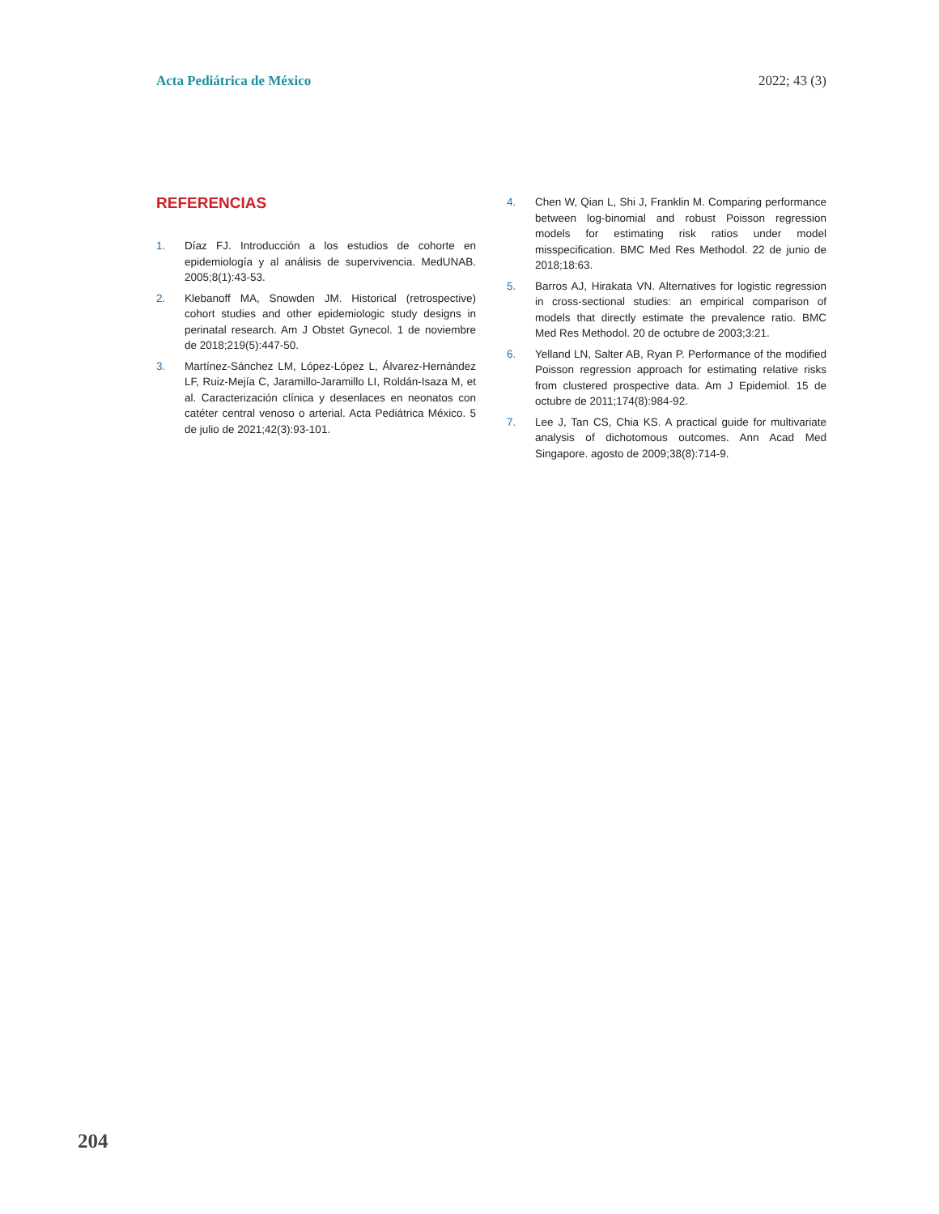Acta Pediátrica de México 2022; 43 (3)
REFERENCIAS
1. Díaz FJ. Introducción a los estudios de cohorte en epidemiología y al análisis de supervivencia. MedUNAB. 2005;8(1):43-53.
2. Klebanoff MA, Snowden JM. Historical (retrospective) cohort studies and other epidemiologic study designs in perinatal research. Am J Obstet Gynecol. 1 de noviembre de 2018;219(5):447-50.
3. Martínez-Sánchez LM, López-López L, Álvarez-Hernández LF, Ruiz-Mejía C, Jaramillo-Jaramillo LI, Roldán-Isaza M, et al. Caracterización clínica y desenlaces en neonatos con catéter central venoso o arterial. Acta Pediátrica México. 5 de julio de 2021;42(3):93-101.
4. Chen W, Qian L, Shi J, Franklin M. Comparing performance between log-binomial and robust Poisson regression models for estimating risk ratios under model misspecification. BMC Med Res Methodol. 22 de junio de 2018;18:63.
5. Barros AJ, Hirakata VN. Alternatives for logistic regression in cross-sectional studies: an empirical comparison of models that directly estimate the prevalence ratio. BMC Med Res Methodol. 20 de octubre de 2003;3:21.
6. Yelland LN, Salter AB, Ryan P. Performance of the modified Poisson regression approach for estimating relative risks from clustered prospective data. Am J Epidemiol. 15 de octubre de 2011;174(8):984-92.
7. Lee J, Tan CS, Chia KS. A practical guide for multivariate analysis of dichotomous outcomes. Ann Acad Med Singapore. agosto de 2009;38(8):714-9.
204